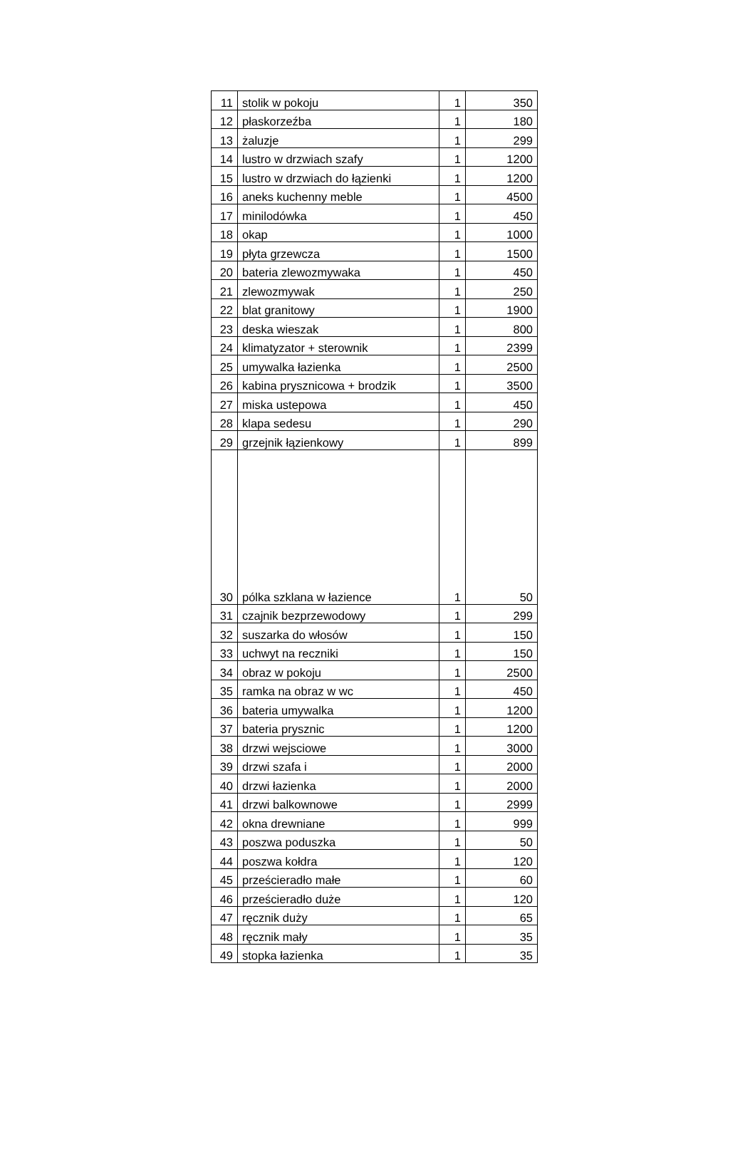| 11 | stolik w pokoju | 1 | 350 |
| 12 | płaskorzeźba | 1 | 180 |
| 13 | żaluzje | 1 | 299 |
| 14 | lustro w drzwiach szafy | 1 | 1200 |
| 15 | lustro w drzwiach do łązienki | 1 | 1200 |
| 16 | aneks kuchenny meble | 1 | 4500 |
| 17 | minilodówka | 1 | 450 |
| 18 | okap | 1 | 1000 |
| 19 | płyta grzewcza | 1 | 1500 |
| 20 | bateria zlewozmywaka | 1 | 450 |
| 21 | zlewozmywak | 1 | 250 |
| 22 | blat granitowy | 1 | 1900 |
| 23 | deska wieszak | 1 | 800 |
| 24 | klimatyzator + sterownik | 1 | 2399 |
| 25 | umywalka łazienka | 1 | 2500 |
| 26 | kabina prysznicowa + brodzik | 1 | 3500 |
| 27 | miska ustepowa | 1 | 450 |
| 28 | klapa sedesu | 1 | 290 |
| 29 | grzejnik łązienkowy | 1 | 899 |
| 30 | pólka szklana w łazience | 1 | 50 |
| 31 | czajnik bezprzewodowy | 1 | 299 |
| 32 | suszarka do włosów | 1 | 150 |
| 33 | uchwyt na reczniki | 1 | 150 |
| 34 | obraz w pokoju | 1 | 2500 |
| 35 | ramka na obraz w wc | 1 | 450 |
| 36 | bateria umywalka | 1 | 1200 |
| 37 | bateria prysznic | 1 | 1200 |
| 38 | drzwi wejsciowe | 1 | 3000 |
| 39 | drzwi szafa i | 1 | 2000 |
| 40 | drzwi łazienka | 1 | 2000 |
| 41 | drzwi balkownowe | 1 | 2999 |
| 42 | okna drewniane | 1 | 999 |
| 43 | poszwa poduszka | 1 | 50 |
| 44 | poszwa kołdra | 1 | 120 |
| 45 | prześcieradło małe | 1 | 60 |
| 46 | prześcieradło duże | 1 | 120 |
| 47 | ręcznik duży | 1 | 65 |
| 48 | ręcznik mały | 1 | 35 |
| 49 | stopka łazienka | 1 | 35 |